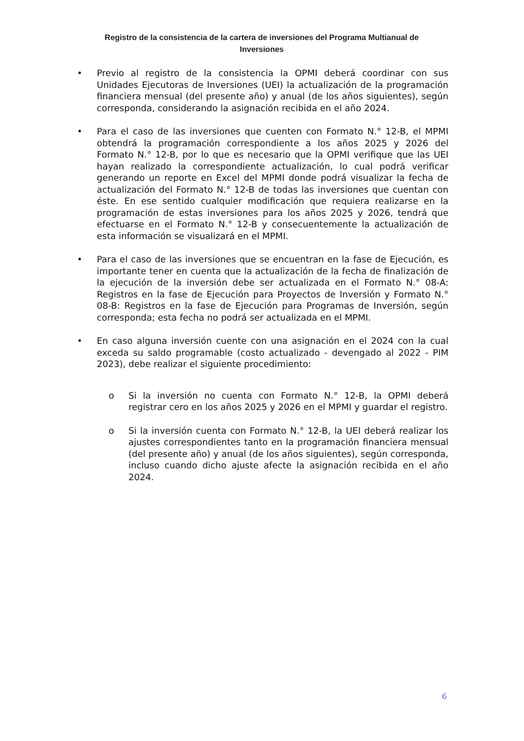Registro de la consistencia de la cartera de inversiones del Programa Multianual de Inversiones
• Previo al registro de la consistencia la OPMI deberá coordinar con sus Unidades Ejecutoras de Inversiones (UEI) la actualización de la programación financiera mensual (del presente año) y anual (de los años siguientes), según corresponda, considerando la asignación recibida en el año 2024.
• Para el caso de las inversiones que cuenten con Formato N.° 12-B, el MPMI obtendrá la programación correspondiente a los años 2025 y 2026 del Formato N.° 12-B, por lo que es necesario que la OPMI verifique que las UEI hayan realizado la correspondiente actualización, lo cual podrá verificar generando un reporte en Excel del MPMI donde podrá visualizar la fecha de actualización del Formato N.° 12-B de todas las inversiones que cuentan con éste. En ese sentido cualquier modificación que requiera realizarse en la programación de estas inversiones para los años 2025 y 2026, tendrá que efectuarse en el Formato N.° 12-B y consecuentemente la actualización de esta información se visualizará en el MPMI.
• Para el caso de las inversiones que se encuentran en la fase de Ejecución, es importante tener en cuenta que la actualización de la fecha de finalización de la ejecución de la inversión debe ser actualizada en el Formato N.° 08-A: Registros en la fase de Ejecución para Proyectos de Inversión y Formato N.° 08-B: Registros en la fase de Ejecución para Programas de Inversión, según corresponda; esta fecha no podrá ser actualizada en el MPMI.
• En caso alguna inversión cuente con una asignación en el 2024 con la cual exceda su saldo programable (costo actualizado - devengado al 2022 - PIM 2023), debe realizar el siguiente procedimiento:
o Si la inversión no cuenta con Formato N.° 12-B, la OPMI deberá registrar cero en los años 2025 y 2026 en el MPMI y guardar el registro.
o Si la inversión cuenta con Formato N.° 12-B, la UEI deberá realizar los ajustes correspondientes tanto en la programación financiera mensual (del presente año) y anual (de los años siguientes), según corresponda, incluso cuando dicho ajuste afecte la asignación recibida en el año 2024.
6